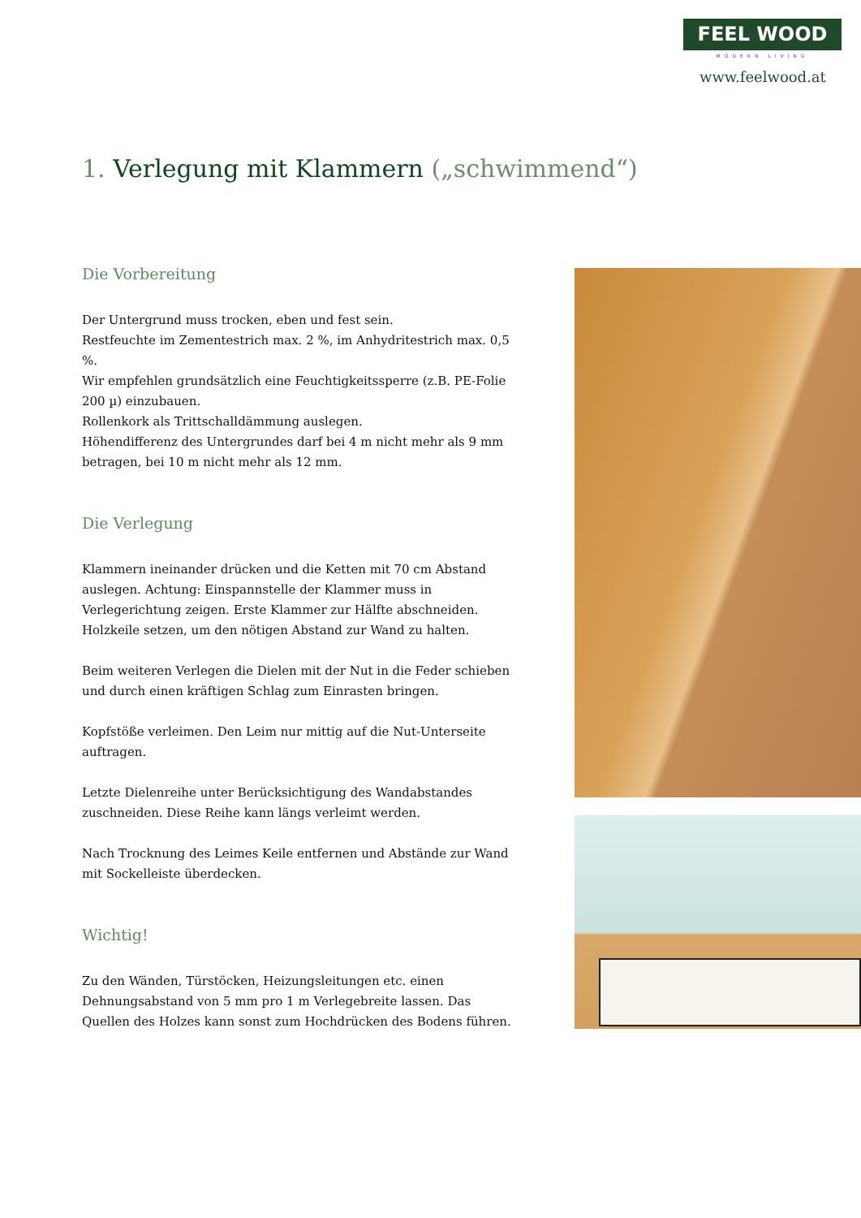FEEL WOOD
MODERN LIVING
www.feelwood.at
1. Verlegung mit Klammern („schwimmend“)
Die Vorbereitung
Der Untergrund muss trocken, eben und fest sein.
Restfeuchte im Zementestrich max. 2 %, im Anhydritestrich max. 0,5 %.
Wir empfehlen grundsätzlich eine Feuchtigkeitssperre (z.B. PE-Folie 200 µ) einzubauen.
Rollenkork als Trittschalldämmung auslegen.
Höhendifferenz des Untergrundes darf bei 4 m nicht mehr als 9 mm betragen, bei 10 m nicht mehr als 12 mm.
Die Verlegung
Klammern ineinander drücken und die Ketten mit 70 cm Abstand auslegen. Achtung: Einspannstelle der Klammer muss in Verlegerichtung zeigen. Erste Klammer zur Hälfte abschneiden. Holzkeile setzen, um den nötigen Abstand zur Wand zu halten.
Beim weiteren Verlegen die Dielen mit der Nut in die Feder schieben und durch einen kräftigen Schlag zum Einrasten bringen.
Kopfstöße verleimen. Den Leim nur mittig auf die Nut-Unterseite auftragen.
Letzte Dielenreihe unter Berücksichtigung des Wandabstandes zuschneiden. Diese Reihe kann längs verleimt werden.
Nach Trocknung des Leimes Keile entfernen und Abstände zur Wand mit Sockelleiste überdecken.
Wichtig!
Zu den Wänden, Türstöcken, Heizungsleitungen etc. einen Dehnungsabstand von 5 mm pro 1 m Verlegebreite lassen. Das Quellen des Holzes kann sonst zum Hochdrücken des Bodens führen.